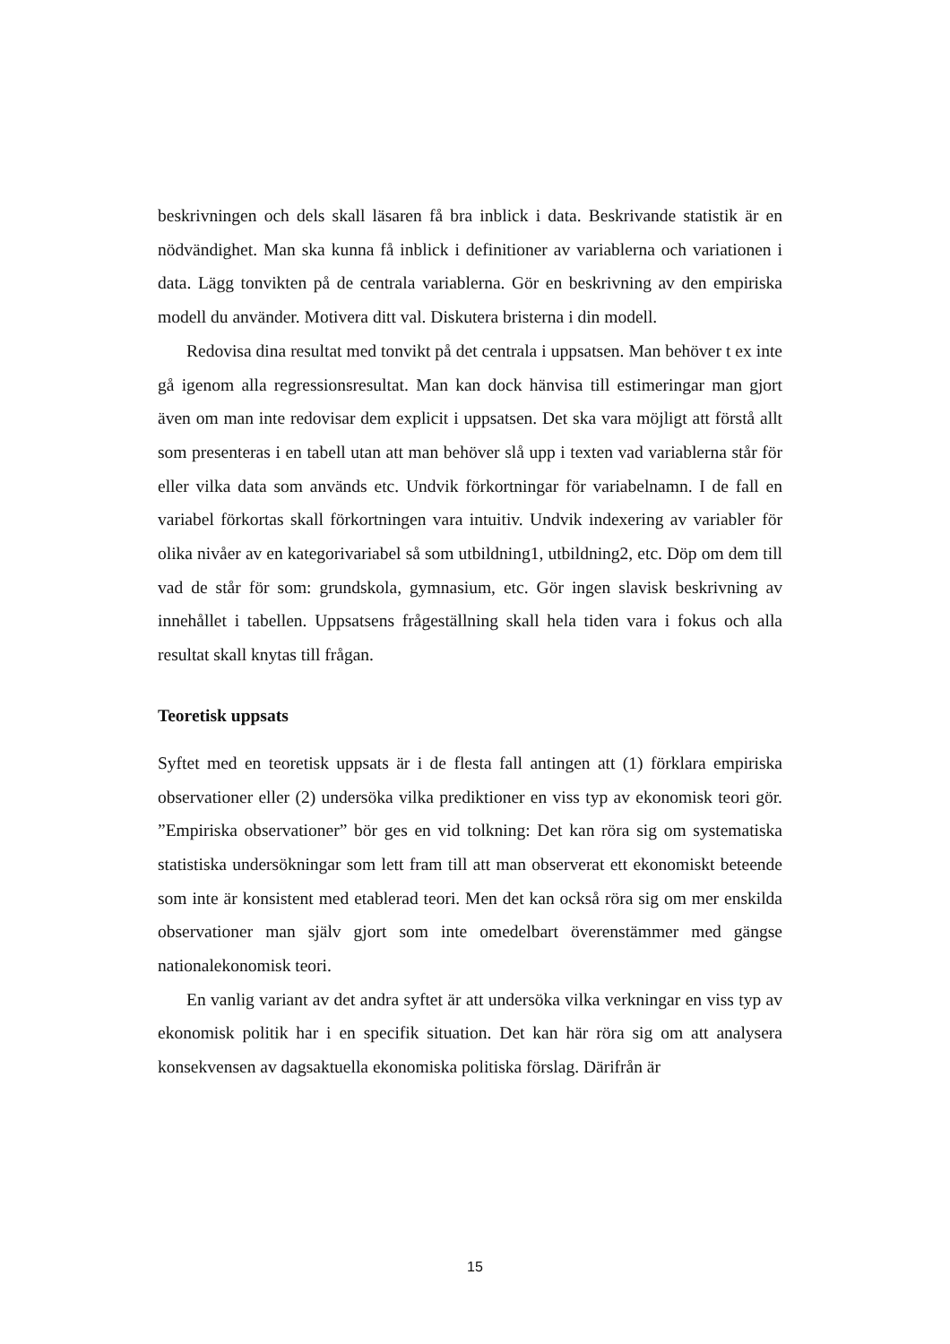beskrivningen och dels skall läsaren få bra inblick i data. Beskrivande statistik är en nödvändighet. Man ska kunna få inblick i definitioner av variablerna och variationen i data. Lägg tonvikten på de centrala variablerna. Gör en beskrivning av den empiriska modell du använder. Motivera ditt val. Diskutera bristerna i din modell.
Redovisa dina resultat med tonvikt på det centrala i uppsatsen. Man behöver t ex inte gå igenom alla regressionsresultat. Man kan dock hänvisa till estimeringar man gjort även om man inte redovisar dem explicit i uppsatsen. Det ska vara möjligt att förstå allt som presenteras i en tabell utan att man behöver slå upp i texten vad variablerna står för eller vilka data som används etc. Undvik förkortningar för variabelnamn. I de fall en variabel förkortas skall förkortningen vara intuitiv. Undvik indexering av variabler för olika nivåer av en kategorivariabel så som utbildning1, utbildning2, etc. Döp om dem till vad de står för som: grundskola, gymnasium, etc. Gör ingen slavisk beskrivning av innehållet i tabellen. Uppsatsens frågeställning skall hela tiden vara i fokus och alla resultat skall knytas till frågan.
Teoretisk uppsats
Syftet med en teoretisk uppsats är i de flesta fall antingen att (1) förklara empiriska observationer eller (2) undersöka vilka prediktioner en viss typ av ekonomisk teori gör. ”Empiriska observationer” bör ges en vid tolkning: Det kan röra sig om systematiska statistiska undersökningar som lett fram till att man observerat ett ekonomiskt beteende som inte är konsistent med etablerad teori. Men det kan också röra sig om mer enskilda observationer man själv gjort som inte omedelbart överenstämmer med gängse nationalekonomisk teori.
En vanlig variant av det andra syftet är att undersöka vilka verkningar en viss typ av ekonomisk politik har i en specifik situation. Det kan här röra sig om att analysera konsekvensen av dagsaktuella ekonomiska politiska förslag. Därifrån är
15